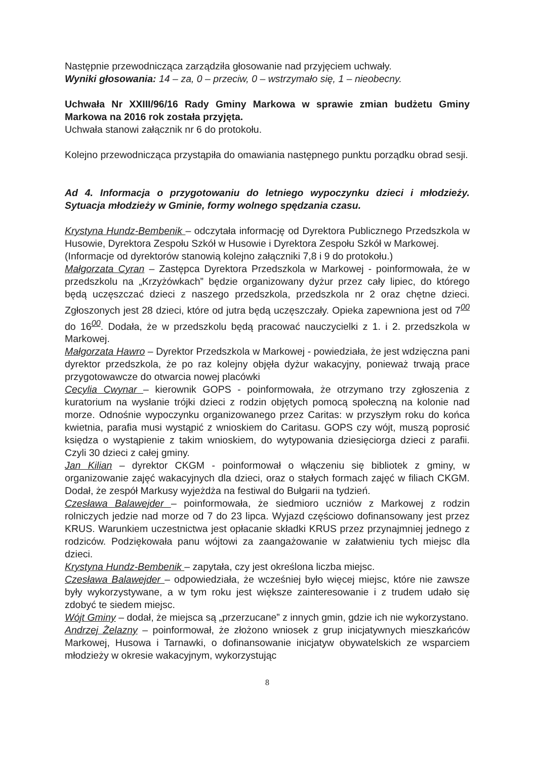Następnie przewodnicząca zarządziła głosowanie nad przyjęciem uchwały.
Wyniki głosowania: 14 – za, 0 – przeciw, 0 – wstrzymało się, 1 – nieobecny.
Uchwała Nr XXIII/96/16 Rady Gminy Markowa w sprawie zmian budżetu Gminy Markowa na 2016 rok została przyjęta.
Uchwała stanowi załącznik nr 6 do protokołu.
Kolejno przewodnicząca przystąpiła do omawiania następnego punktu porządku obrad sesji.
Ad 4. Informacja o przygotowaniu do letniego wypoczynku dzieci i młodzieży. Sytuacja młodzieży w Gminie, formy wolnego spędzania czasu.
Krystyna Hundz-Bembenik – odczytała informację od Dyrektora Publicznego Przedszkola w Husowie, Dyrektora Zespołu Szkół w Husowie i Dyrektora Zespołu Szkół w Markowej.
(Informacje od dyrektorów stanowią kolejno załączniki 7,8 i 9 do protokołu.)
Małgorzata Cyran – Zastępca Dyrektora Przedszkola w Markowej - poinformowała, że w przedszkolu na „Krzyżówkach” będzie organizowany dyżur przez cały lipiec, do którego będą uczęszczać dzieci z naszego przedszkola, przedszkola nr 2 oraz chętne dzieci. Zgłoszonych jest 28 dzieci, które od jutra będą uczęszczały. Opieka zapewniona jest od 7<sup>00</sup> do 16<sup>00</sup>. Dodała, że w przedszkolu będą pracować nauczycielki z 1. i 2. przedszkola w Markowej.
Małgorzata Hawro – Dyrektor Przedszkola w Markowej - powiedziała, że jest wdzięczna pani dyrektor przedszkola, że po raz kolejny objęła dyżur wakacyjny, ponieważ trwają prace przygotowawcze do otwarcia nowej placówki
Cecylia Cwynar – kierownik GOPS - poinformowała, że otrzymano trzy zgłoszenia z kuratorium na wysłanie trójki dzieci z rodzin objętych pomocą społeczną na kolonie nad morze. Odnośnie wypoczynku organizowanego przez Caritas: w przyszłym roku do końca kwietnia, parafia musi wystąpić z wnioskiem do Caritasu. GOPS czy wójt, muszą poprosić księdza o wystąpienie z takim wnioskiem, do wytypowania dziesięciorga dzieci z parafii. Czyli 30 dzieci z całej gminy.
Jan Kilian – dyrektor CKGM - poinformował o włączeniu się bibliotek z gminy, w organizowanie zajęć wakacyjnych dla dzieci, oraz o stałych formach zajęć w filiach CKGM. Dodał, że zespół Markusy wyjeżdża na festiwal do Bułgarii na tydzień.
Czesława Balawejder – poinformowała, że siedmioro uczniów z Markowej z rodzin rolniczych jedzie nad morze od 7 do 23 lipca. Wyjazd częściowo dofinansowany jest przez KRUS. Warunkiem uczestnictwa jest opłacanie składki KRUS przez przynajmniej jednego z rodziców. Podziękowała panu wójtowi za zaangażowanie w załatwieniu tych miejsc dla dzieci.
Krystyna Hundz-Bembenik – zapytała, czy jest określona liczba miejsc.
Czesława Balawejder – odpowiedziała, że wcześniej było więcej miejsc, które nie zawsze były wykorzystywane, a w tym roku jest większe zainteresowanie i z trudem udało się zdobyć te siedem miejsc.
Wójt Gminy – dodał, że miejsca są „przerzucane” z innych gmin, gdzie ich nie wykorzystano.
Andrzej Żelazny – poinformował, że złożono wniosek z grup inicjatywnych mieszkańców Markowej, Husowa i Tarnawki, o dofinansowanie inicjatyw obywatelskich ze wsparciem młodzieży w okresie wakacyjnym, wykorzystując
8